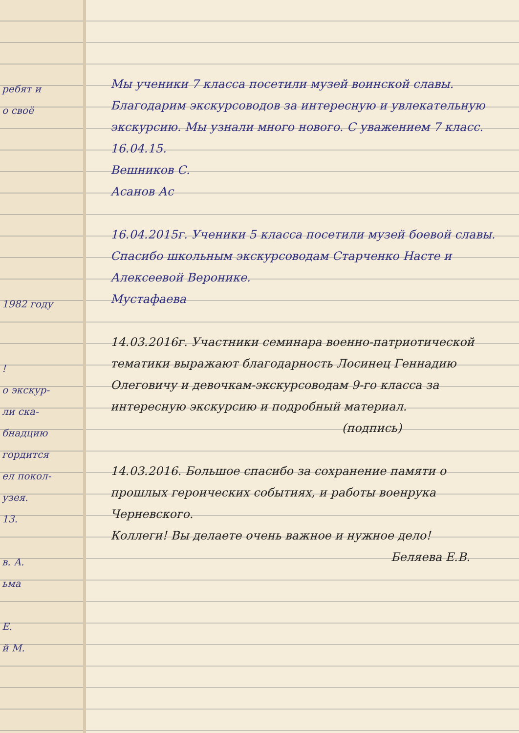ребят и
о своё
1982 году
!
о экскур-
ли ска-
бнадцию
гордится
ел покол-
узея.
13.
в. А.
ьма
Е.
й М.
Мы ученики 7 класса посетили музей воинской славы. Благодарим экскурсоводов за интересную и увлекательную экскурсию. Мы узнали много нового. С уважением 7 класс.
16.04.15.
Вешников С.
Асанов Ас
16.04.2015г. Ученики 5 класса посетили музей боевой славы. Спасибо школьным экскурсоводам Старченко Насте и Алексеевой Веронике.
Мустафаева
14.03.2016г. Участники семинара военно-патриотической тематики выражают благодарность Лосинец Геннадию Олеговичу и девочкам-экскурсоводам 9-го класса за интересную экскурсию и подробный материал.
(подпись)
14.03.2016. Большое спасибо за сохранение памяти о прошлых героических событиях, и работы военрука Черневского.
Коллеги! Вы делаете очень важное и нужное дело!
Беляева Е.В.